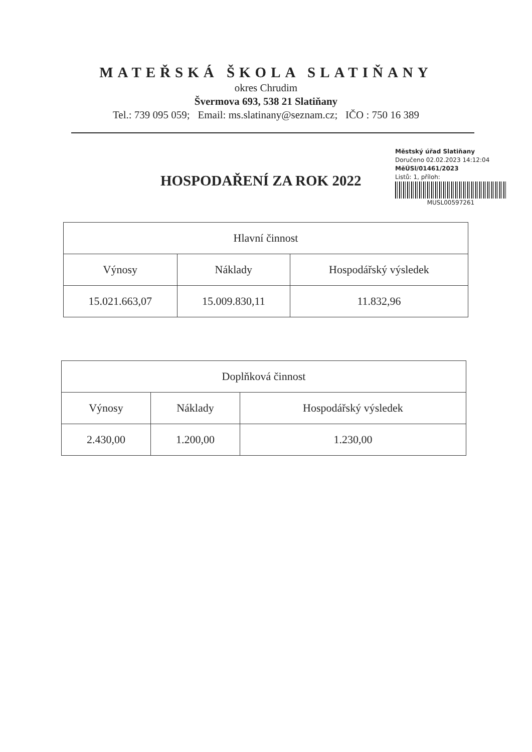MATEŘSKÁ ŠKOLA SLATIŇANY
okres Chrudim
Švermova 693, 538 21 Slatiňany
Tel.: 739 095 059; Email: ms.slatinany@seznam.cz; IČO : 750 16 389
HOSPODAŘENÍ ZA ROK 2022
Městský úřad Slatiňany
Doručeno 02.02.2023 14:12:04
MěÚSl/01461/2023
Listů: 1, příloh:
MUSL00597261
| Hlavní činnost | | |
| Výnosy | Náklady | Hospodářský výsledek |
| 15.021.663,07 | 15.009.830,11 | 11.832,96 |
| Doplňková činnost | | |
| Výnosy | Náklady | Hospodářský výsledek |
| 2.430,00 | 1.200,00 | 1.230,00 |